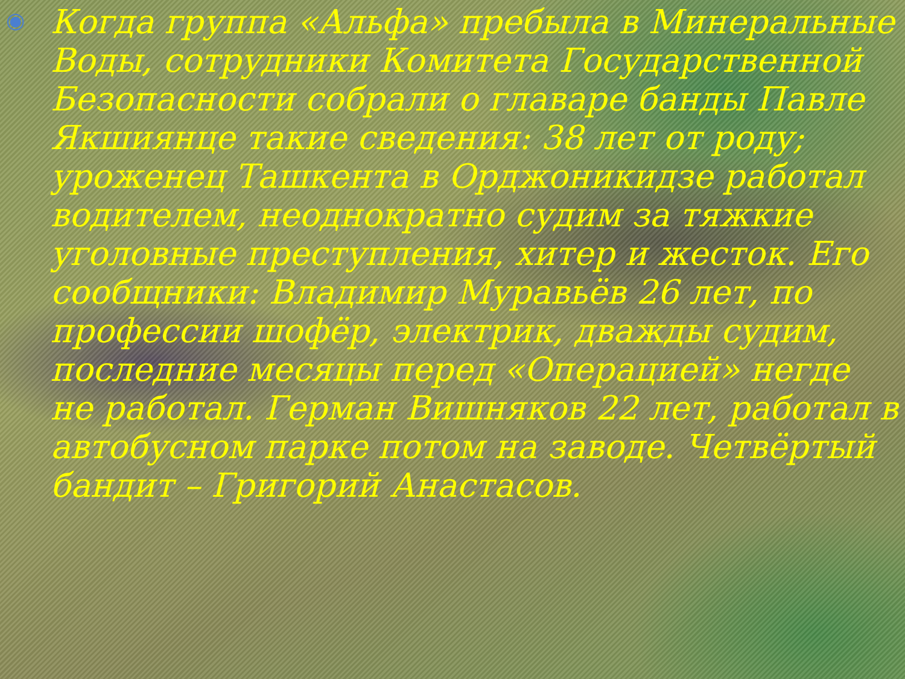◉
Когда группа «Альфа» пребыла в Минеральные Воды, сотрудники Комитета Государственной Безопасности собрали о главаре банды Павле Якшиянце такие сведения: 38 лет от роду; уроженец Ташкента в Орджоникидзе работал водителем, неоднократно судим за тяжкие уголовные преступления, хитер и жесток. Его сообщники: Владимир Муравьёв 26 лет, по профессии шофёр, электрик, дважды судим, последние месяцы перед «Операцией» негде не работал. Герман Вишняков 22 лет, работал в автобусном парке потом на заводе. Четвёртый бандит – Григорий Анастасов.